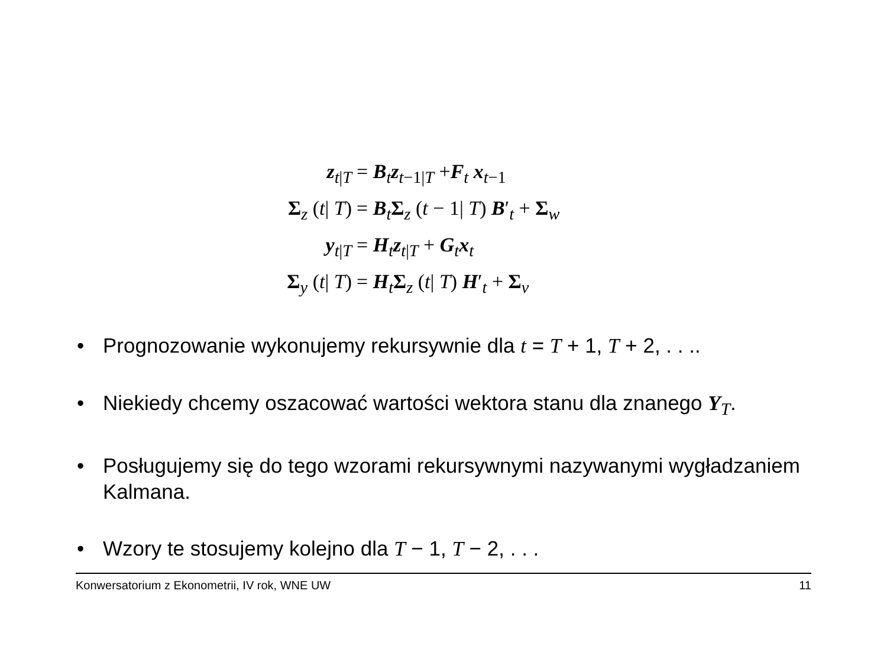z<sub>t|T</sub> = B<sub>t</sub>z<sub>t−1|T</sub> +F<sub>t</sub> x<sub>t−1</sub>
Σ<sub>z</sub> (t| T) = B<sub>t</sub>Σ<sub>z</sub> (t − 1| T) B′<sub>t</sub> + Σ<sub>w</sub>
y<sub>t|T</sub> = H<sub>t</sub>z<sub>t|T</sub> + G<sub>t</sub>x<sub>t</sub>
Σ<sub>y</sub> (t| T) = H<sub>t</sub>Σ<sub>z</sub> (t| T) H′<sub>t</sub> + Σ<sub>v</sub>
• Prognozowanie wykonujemy rekursywnie dla t = T + 1, T + 2, . . ..
• Niekiedy chcemy oszacować wartości wektora stanu dla znanego Y<sub>T</sub>.
• Posługujemy się do tego wzorami rekursywnymi nazywanymi wygładzaniem Kalmana.
• Wzory te stosujemy kolejno dla T − 1, T − 2, . . .
Konwersatorium z Ekonometrii, IV rok, WNE UW 11